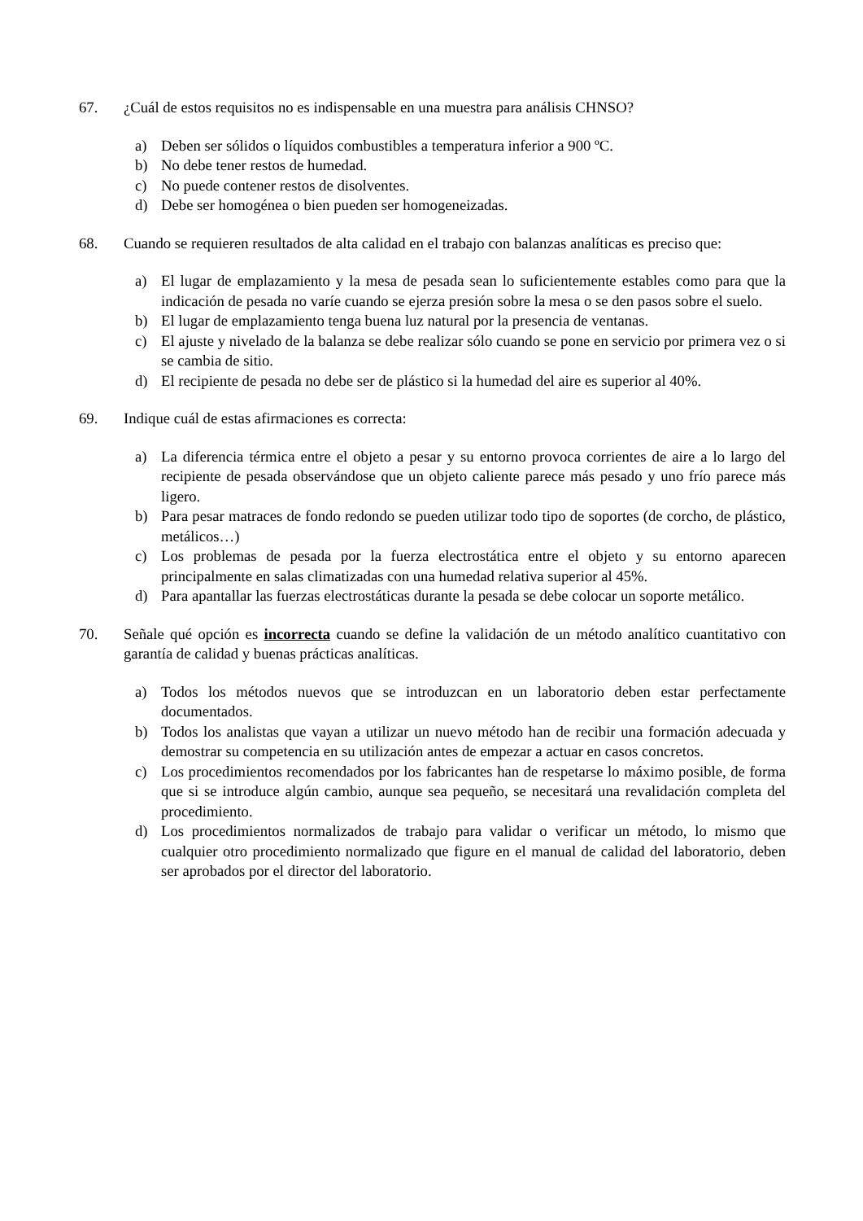67. ¿Cuál de estos requisitos no es indispensable en una muestra para análisis CHNSO?
a) Deben ser sólidos o líquidos combustibles a temperatura inferior a 900 ºC.
b) No debe tener restos de humedad.
c) No puede contener restos de disolventes.
d) Debe ser homogénea o bien pueden ser homogeneizadas.
68. Cuando se requieren resultados de alta calidad en el trabajo con balanzas analíticas es preciso que:
a) El lugar de emplazamiento y la mesa de pesada sean lo suficientemente estables como para que la indicación de pesada no varíe cuando se ejerza presión sobre la mesa o se den pasos sobre el suelo.
b) El lugar de emplazamiento tenga buena luz natural por la presencia de ventanas.
c) El ajuste y nivelado de la balanza se debe realizar sólo cuando se pone en servicio por primera vez o si se cambia de sitio.
d) El recipiente de pesada no debe ser de plástico si la humedad del aire es superior al 40%.
69. Indique cuál de estas afirmaciones es correcta:
a) La diferencia térmica entre el objeto a pesar y su entorno provoca corrientes de aire a lo largo del recipiente de pesada observándose que un objeto caliente parece más pesado y uno frío parece más ligero.
b) Para pesar matraces de fondo redondo se pueden utilizar todo tipo de soportes (de corcho, de plástico, metálicos…)
c) Los problemas de pesada por la fuerza electrostática entre el objeto y su entorno aparecen principalmente en salas climatizadas con una humedad relativa superior al 45%.
d) Para apantallar las fuerzas electrostáticas durante la pesada se debe colocar un soporte metálico.
70. Señale qué opción es incorrecta cuando se define la validación de un método analítico cuantitativo con garantía de calidad y buenas prácticas analíticas.
a) Todos los métodos nuevos que se introduzcan en un laboratorio deben estar perfectamente documentados.
b) Todos los analistas que vayan a utilizar un nuevo método han de recibir una formación adecuada y demostrar su competencia en su utilización antes de empezar a actuar en casos concretos.
c) Los procedimientos recomendados por los fabricantes han de respetarse lo máximo posible, de forma que si se introduce algún cambio, aunque sea pequeño, se necesitará una revalidación completa del procedimiento.
d) Los procedimientos normalizados de trabajo para validar o verificar un método, lo mismo que cualquier otro procedimiento normalizado que figure en el manual de calidad del laboratorio, deben ser aprobados por el director del laboratorio.